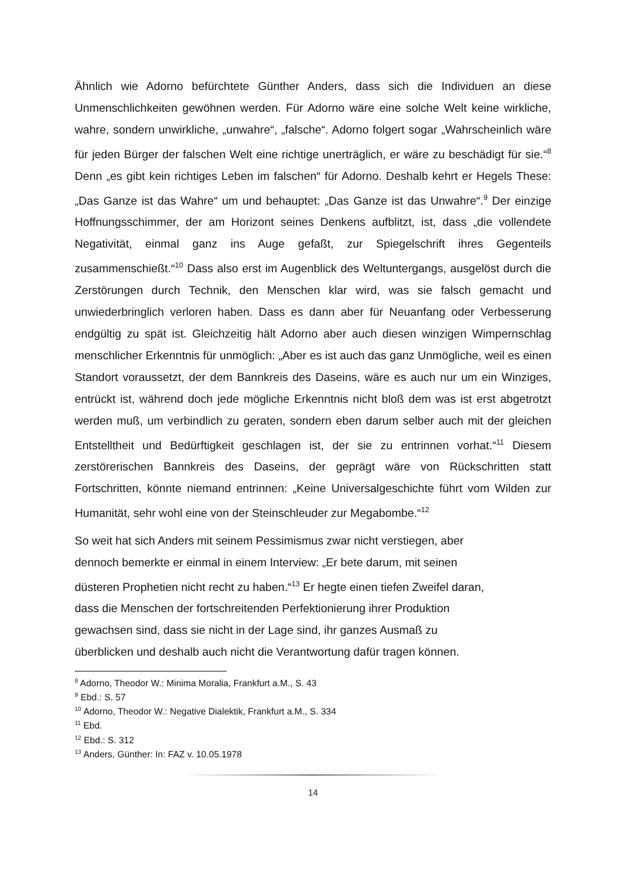Ähnlich wie Adorno befürchtete Günther Anders, dass sich die Individuen an diese Unmenschlichkeiten gewöhnen werden. Für Adorno wäre eine solche Welt keine wirkliche, wahre, sondern unwirkliche, „unwahre“, „falsche“. Adorno folgert sogar „Wahrscheinlich wäre für jeden Bürger der falschen Welt eine richtige unerträglich, er wäre zu beschädigt für sie.“<sup>8</sup> Denn „es gibt kein richtiges Leben im falschen“ für Adorno. Deshalb kehrt er Hegels These: „Das Ganze ist das Wahre“ um und behauptet: „Das Ganze ist das Unwahre“.<sup>9</sup> Der einzige Hoffnungsschimmer, der am Horizont seines Denkens aufblitzt, ist, dass „die vollendete Negativität, einmal ganz ins Auge gefaßt, zur Spiegelschrift ihres Gegenteils zusammenschießt.“<sup>10</sup> Dass also erst im Augenblick des Weltuntergangs, ausgelöst durch die Zerstörungen durch Technik, den Menschen klar wird, was sie falsch gemacht und unwiederbringlich verloren haben. Dass es dann aber für Neuanfang oder Verbesserung endgültig zu spät ist. Gleichzeitig hält Adorno aber auch diesen winzigen Wimpernschlag menschlicher Erkenntnis für unmöglich: „Aber es ist auch das ganz Unmögliche, weil es einen Standort voraussetzt, der dem Bannkreis des Daseins, wäre es auch nur um ein Winziges, entrückt ist, während doch jede mögliche Erkenntnis nicht bloß dem was ist erst abgetrotzt werden muß, um verbindlich zu geraten, sondern eben darum selber auch mit der gleichen Entstelltheit und Bedürftigkeit geschlagen ist, der sie zu entrinnen vorhat.“<sup>11</sup> Diesem zerstörerischen Bannkreis des Daseins, der geprägt wäre von Rückschritten statt Fortschritten, könnte niemand entrinnen: „Keine Universalgeschichte führt vom Wilden zur Humanität, sehr wohl eine von der Steinschleuder zur Megabombe.“<sup>12</sup>
So weit hat sich Anders mit seinem Pessimismus zwar nicht verstiegen, aber
dennoch bemerkte er einmal in einem Interview: „Er bete darum, mit seinen
düsteren Prophetien nicht recht zu haben.“<sup>13</sup> Er hegte einen tiefen Zweifel daran,
dass die Menschen der fortschreitenden Perfektionierung ihrer Produktion
gewachsen sind, dass sie nicht in der Lage sind, ihr ganzes Ausmaß zu
überblicken und deshalb auch nicht die Verantwortung dafür tragen können.
<sup>8</sup> Adorno, Theodor W.: Minima Moralia, Frankfurt a.M., S. 43
<sup>9</sup> Ebd.: S. 57
<sup>10</sup> Adorno, Theodor W.: Negative Dialektik, Frankfurt a.M., S. 334
<sup>11</sup> Ebd.
<sup>12</sup> Ebd.: S. 312
<sup>13</sup> Anders, Günther: In: FAZ v. 10.05.1978
14